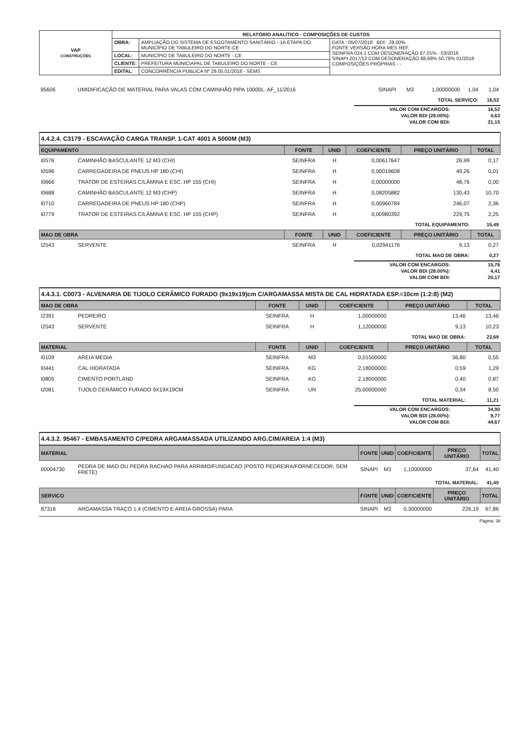| VAP CONSTRUÇÕES | RELATÓRIO ANALÍTICO - COMPOSIÇÕES DE CUSTOS | | |
| | OBRA: | AMPLIAÇÃO DO SISTEMA DE ESGOTAMENTO SANITÁRIO - 1A ETAPA DO MUNICÍPIO DE TABULEIRO DO NORTE-CE | DATA : 05/07/2018 BDI : 28,00% FONTE VERSÃO HORA MES REF. SEINFRA 024.1 COM DESONERAÇÃO 87,01% - 03/2016 SINAPI 2017/12 COM DESONERAÇÃO 88,68% 50,78% 01/2018 COMPOSIÇÕES PRÓPRIAS - - |
| | LOCAL: | MUNICÍPIO DE TABULEIRO DO NORTE - CE | |
| | CLIENTE: | PREFEITURA MUNICIAPAL DE TABULEIRO DO NORTE - CE | |
| | EDITAL: | CONCORRÊNCIA PÚBLICA Nº 29.05.01/2018 - SEMS | |
| 95606 | UMIDIFICAÇÃO DE MATERIAL PARA VALAS COM CAMINHÃO PIPA 10000L. AF_11/2016 | SINAPI | M3 | 1,00000000 | 1,04 | 1,04 |
| TOTAL SERVIÇO: | | | | | | 16,52 |
| VALOR COM ENCARGOS: | 16,52 |
| VALOR BDI (28.00%): | 4,63 |
| VALOR COM BDI: | 21,15 |
4.4.2.4. C3179 - ESCAVAÇÃO CARGA TRANSP. 1-CAT 4001 A 5000M (M3)
| EQUIPAMENTO | | FONTE | UNID | COEFICIENTE | PREÇO UNITÁRIO | TOTAL |
| --- | --- | --- | --- | --- | --- | --- |
| I0576 | CAMINHÃO BASCULANTE 12 M3 (CHI) | SEINFRA | H | 0,00617647 | 26,99 | 0,17 |
| I0596 | CARREGADEIRA DE PNEUS HP 180 (CHI) | SEINFRA | H | 0,00019608 | 49,26 | 0,01 |
| I0666 | TRATOR DE ESTEIRAS C/LÂMINA E ESC. HP 155 (CHI) | SEINFRA | H | 0,00000000 | 48,76 | 0,00 |
| I0688 | CAMINHÃO BASCULANTE 12 M3 (CHP) | SEINFRA | H | 0,08205882 | 130,43 | 10,70 |
| I0710 | CARREGADEIRA DE PNEUS HP 180 (CHP) | SEINFRA | H | 0,00960784 | 246,07 | 2,36 |
| I0779 | TRATOR DE ESTEIRAS C/LÂMINA E ESC. HP 155 (CHP) | SEINFRA | H | 0,00980392 | 229,75 | 2,25 |
| TOTAL EQUIPAMENTO: | | | | | | 15,49 |
| MAO DE OBRA | | FONTE | UNID | COEFICIENTE | PREÇO UNITÁRIO | TOTAL |
| I2543 | SERVENTE | SEINFRA | H | 0,02941176 | 9,13 | 0,27 |
| TOTAL MAO DE OBRA: | | | | | | 0,27 |
| VALOR COM ENCARGOS: | 15,76 |
| VALOR BDI (28.00%): | 4,41 |
| VALOR COM BDI: | 20,17 |
4.4.3.1. C0073 - ALVENARIA DE TIJOLO CERÂMICO FURADO (9x19x19)cm C/ARGAMASSA MISTA DE CAL HIDRATADA ESP.=10cm (1:2:8) (M2)
| MAO DE OBRA | | FONTE | UNID | COEFICIENTE | PREÇO UNITÁRIO | TOTAL |
| --- | --- | --- | --- | --- | --- | --- |
| I2391 | PEDREIRO | SEINFRA | H | 1,00000000 | 13,46 | 13,46 |
| I2543 | SERVENTE | SEINFRA | H | 1,12000000 | 9,13 | 10,23 |
| TOTAL MAO DE OBRA: | | | | | | 23,69 |
| MATERIAL | | FONTE | UNID | COEFICIENTE | PREÇO UNITÁRIO | TOTAL |
| I0109 | AREIA MEDIA | SEINFRA | M3 | 0,01500000 | 36,80 | 0,55 |
| I0441 | CAL HIDRATADA | SEINFRA | KG | 2,18000000 | 0,59 | 1,29 |
| I0805 | CIMENTO PORTLAND | SEINFRA | KG | 2,18000000 | 0,40 | 0,87 |
| I2081 | TIJOLO CERÂMICO FURADO 9X19X19CM | SEINFRA | UN | 25,00000000 | 0,34 | 8,50 |
| TOTAL MATERIAL: | | | | | | 11,21 |
| VALOR COM ENCARGOS: | 34,90 |
| VALOR BDI (28.00%): | 9,77 |
| VALOR COM BDI: | 44,67 |
4.4.3.2. 95467 - EMBASAMENTO C/PEDRA ARGAMASSADA UTILIZANDO ARG.CIM/AREIA 1:4 (M3)
| MATERIAL | | FONTE | UNID | COEFICIENTE | PREÇO UNITÁRIO | TOTAL |
| --- | --- | --- | --- | --- | --- | --- |
| 00004730 | PEDRA DE MAO OU PEDRA RACHAO PARA ARRIMO/FUNDACAO (POSTO PEDREIRA/FORNECEDOR, SEM FRETE) | SINAPI | M3 | 1,10000000 | 37,64 | 41,40 |
| TOTAL MATERIAL: | | | | | | 41,40 |
| SERVICO | | FONTE | UNID | COEFICIENTE | PREÇO UNITÁRIO | TOTAL |
| 87316 | ARGAMASSA TRAÇO 1:4 (CIMENTO E AREIA GROSSA) PARA | SINAPI | M3 | 0,30000000 | 226,19 | 67,86 |
Página: 38